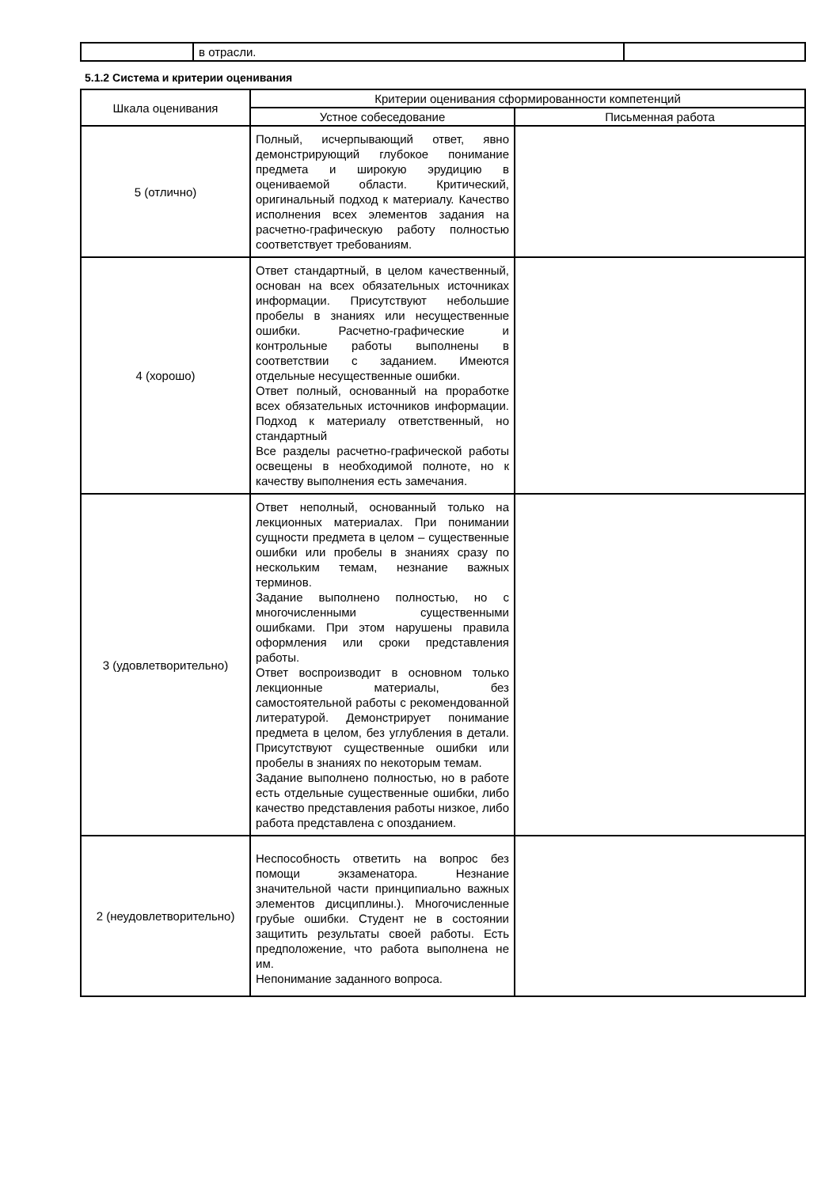| | в отрасли. | |
5.1.2 Система и критерии оценивания
| Шкала оценивания | Критерии оценивания сформированности компетенций | |
| --- | --- | --- |
| | Устное собеседование | Письменная работа |
| 5 (отлично) | Полный, исчерпывающий ответ, явно демонстрирующий глубокое понимание предмета и широкую эрудицию в оцениваемой области. Критический, оригинальный подход к материалу. Качество исполнения всех элементов задания на расчетно-графическую работу полностью соответствует требованиям. | |
| 4 (хорошо) | Ответ стандартный, в целом качественный, основан на всех обязательных источниках информации. Присутствуют небольшие пробелы в знаниях или несущественные ошибки. Расчетно-графические и контрольные работы выполнены в соответствии с заданием. Имеются отдельные несущественные ошибки. Ответ полный, основанный на проработке всех обязательных источников информации. Подход к материалу ответственный, но стандартный Все разделы расчетно-графической работы освещены в необходимой полноте, но к качеству выполнения есть замечания. | |
| 3 (удовлетворительно) | Ответ неполный, основанный только на лекционных материалах. При понимании сущности предмета в целом – существенные ошибки или пробелы в знаниях сразу по нескольким темам, незнание важных терминов. Задание выполнено полностью, но с многочисленными существенными ошибками. При этом нарушены правила оформления или сроки представления работы. Ответ воспроизводит в основном только лекционные материалы, без самостоятельной работы с рекомендованной литературой. Демонстрирует понимание предмета в целом, без углубления в детали. Присутствуют существенные ошибки или пробелы в знаниях по некоторым темам. Задание выполнено полностью, но в работе есть отдельные существенные ошибки, либо качество представления работы низкое, либо работа представлена с опозданием. | |
| 2 (неудовлетворительно) | Неспособность ответить на вопрос без помощи экзаменатора. Незнание значительной части принципиально важных элементов дисциплины.). Многочисленные грубые ошибки. Студент не в состоянии защитить результаты своей работы. Есть предположение, что работа выполнена не им. Непонимание заданного вопроса. | |